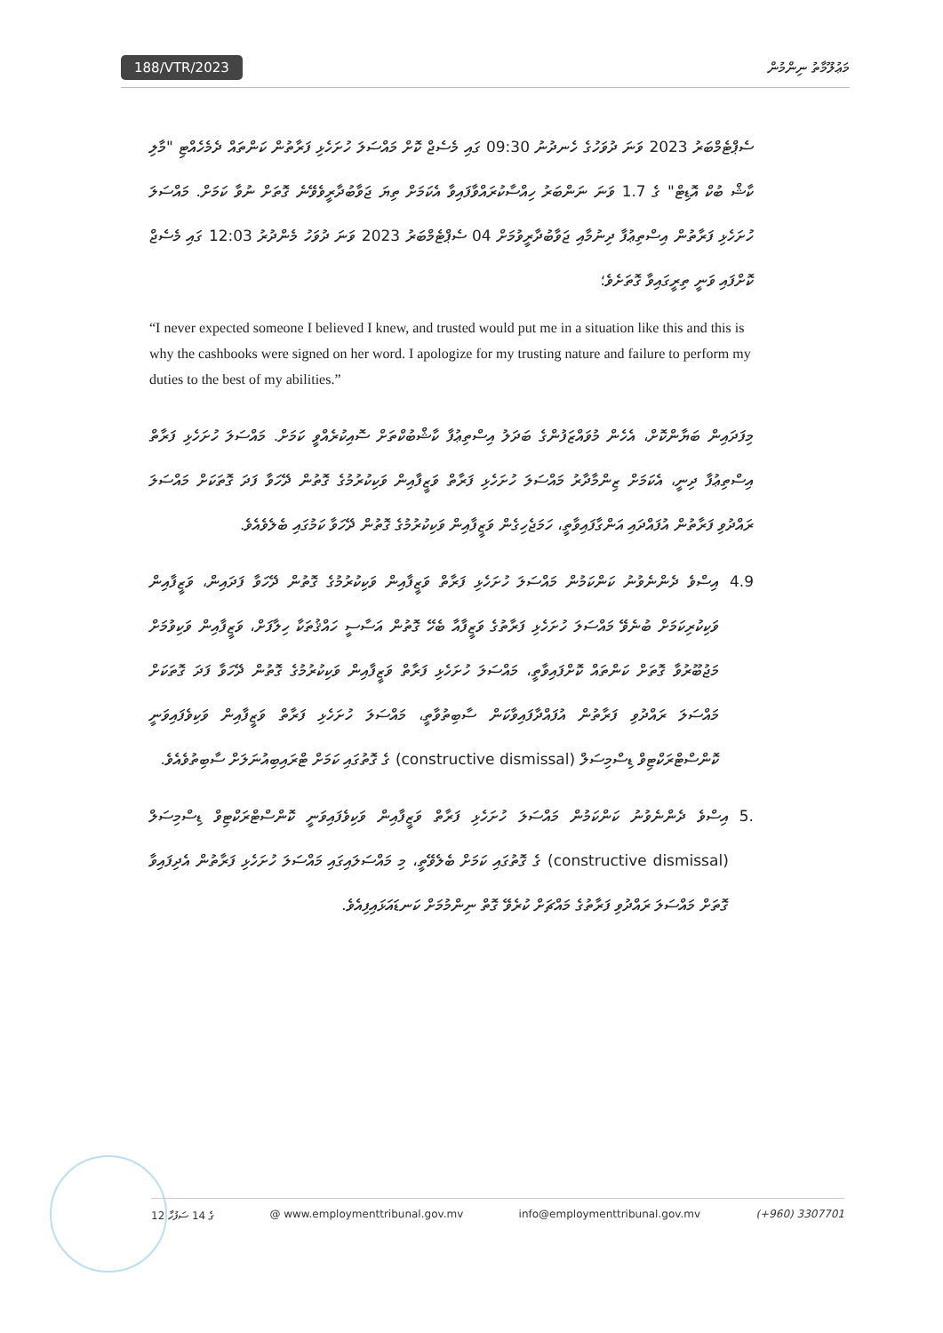188/VTR/2023 މަޢުލޫމާތު ނިންމުން
ސެޕްޓެމްބަރު 2023 ވަނަ ދުވަހުގެ ހެނދުނު 09:30 ގައި މެސެޖް ކޮށް މައްސަލަ ހުށަހެޅި ފަރާތުން ކަންތައް ދެމެހެއްޓި "މާލި ކާޝް ބުކް އޮޑިޓް" ގެ 1.7 ވަނަ ނަންބަރު ހިއްސާކުރައްވާފައިވާ އެކަމަށް ތިޔަ ޖަވާބުދާރީވެވޭނެ ގޮތަށް ނުވާ ކަމަށް. މައްސަލަ ހުށަހެޅި ފަރާތުން އިސްތިޢުފާ ދިނުމާއި ޖަވާބުދާރީވުމަށް 04 ސެޕްޓެމްބަރު 2023 ވަނަ ދުވަހު މެންދުރު 12:03 ގައި މެސެޖް ކޮށްފައި ވަނީ ތިރީގައިވާ ގޮތަށެވެ؛
“I never expected someone I believed I knew, and trusted would put me in a situation like this and this is why the cashbooks were signed on her word. I apologize for my trusting nature and failure to perform my duties to the best of my abilities.”
މިފަދައިން ބަޔާންކޮށް، އެހެން މުވައްޒަފުންގެ ބަދަލު އިސްތިޢުފާ ކާޝްބުކްތަށް ސޮއިކުރެއްވީ ކަމަށް. މައްސަލަ ހުށަހެޅި ފަރާތް އިސްތިޢުފާ ދިނީ، އެކަމަށް ޒިންމާދާރު މައްސަލަ ހުށަހެޅި ފަރާތް ވަޒީފާއިން ވަކިކުރުމުގެ ގޮތުން ދޭހަވާ ފަދަ ގޮތަކަށް މައްސަލަ ރައްދުވި ފަރާތުން އުފައްދައި އަންގާފައިވާތީ، ހަމަޖެހިގެން ވަޒީފާއިން ވަކިކުރުމުގެ ގޮތުން ދޭހަވާ ކަމުގައި ބެލެވެއެވެ.
4.9 އިސްވެ ދެންނެވުނު ކަންކަމުން މައްސަލަ ހުށަހެޅި ފަރާތް ވަޒީފާއިން ވަކިކުރުމުގެ ގޮތުން ދޭހަވާ ފަދައިން، ވަޒީފާއިން ވަކިކުރިކަމަށް ބުނެވޭ މައްސަލަ ހުށަހެޅި ފަރާތުގެ ވަޒީފާއާ ބެހޭ ގޮތުން އަސާސީ ހައްޤުތަކާ ހިލާފަށް، ވަޒީފާއިން ވަކިވުމަށް މަޖުބޫރުވާ ގޮތަށް ކަންތައް ކޮށްފައިވާތީ، މައްސަލަ ހުށަހެޅި ފަރާތް ވަޒީފާއިން ވަކިކުރުމުގެ ގޮތުން ދޭހަވާ ފަދަ ގޮތަކަށް މައްސަލަ ރައްދުވި ފަރާތުން އުފައްދާފައިވާކަން ސާބިތުވާތީ، މައްސަލަ ހުށަހެޅި ފަރާތް ވަޒީފާއިން ވަކިވެފައިވަނީ ކޮންސްޓްރަކްޓިވް ޑިސްމިސަލް (constructive dismissal) ގެ ގޮތުގައި ކަމަށް ޓްރައިބިއުނަލަށް ސާބިތުވެއެވެ.
5. އިސްވެ ދެންނެވުނު ކަންކަމުން މައްސަލަ ހުށަހެޅި ފަރާތް ވަޒީފާއިން ވަކިވެފައިވަނީ ކޮންސްޓްރަކްޓިވް ޑިސްމިސަލް (constructive dismissal) ގެ ގޮތުގައި ކަމަށް ބެލެވޭތީ، މި މައްސަލައިގައި މައްސަލަ ހުށަހެޅި ފަރާތުން އެދިފައިވާ ގޮތަށް މައްސަލަ ރައްދުވި ފަރާތުގެ މައްޗަށް ކުރެވޭ ގޮތް ނިންމުމަށް ކަނޑައަޅައިފިއެވެ.
12 ގެ 14 ސަފުހާ @ www.employmenttribunal.gov.mv info@employmenttribunal.gov.mv (+960) 3307701